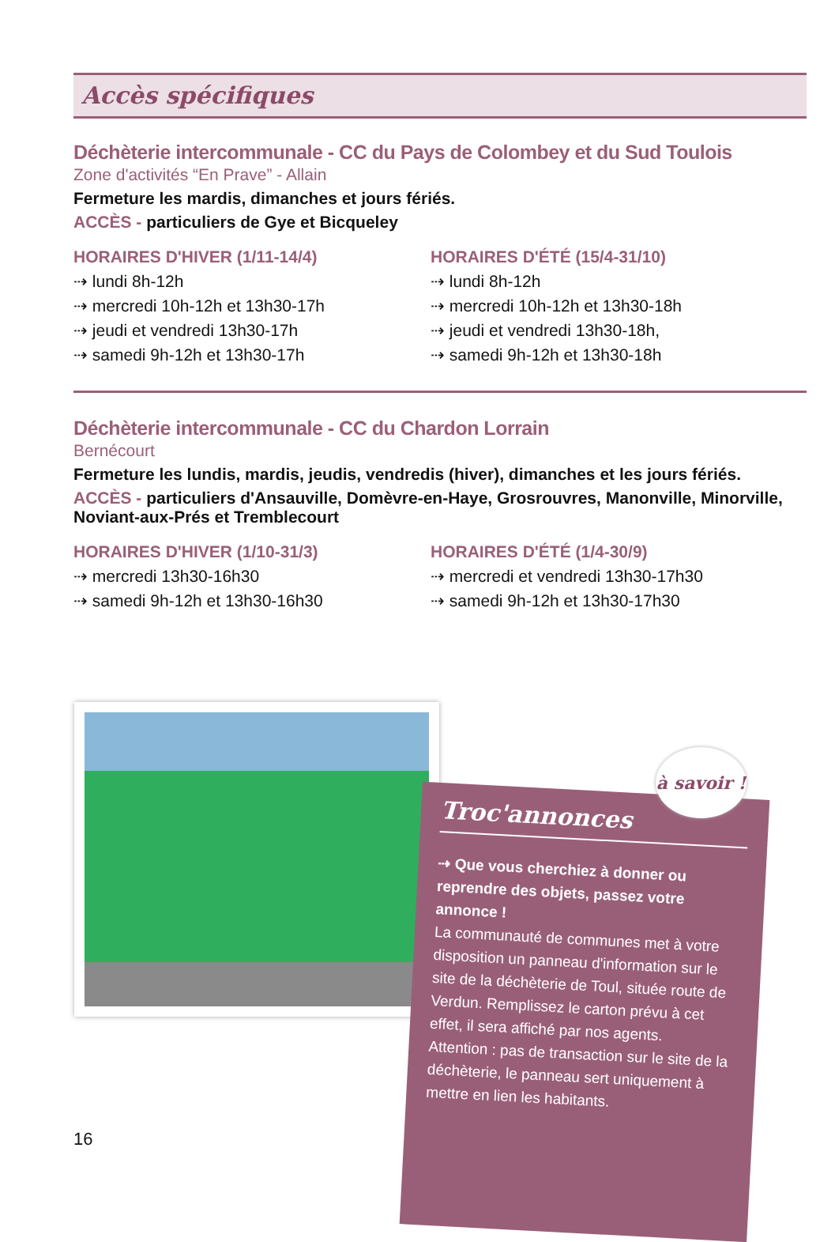Accès spécifiques
Déchèterie intercommunale - CC du Pays de Colombey et du Sud Toulois
Zone d'activités “En Prave” - Allain
Fermeture les mardis, dimanches et jours fériés.
ACCÈS - particuliers de Gye et Bicqueley
HORAIRES D'HIVER (1/11-14/4)
⇢ lundi 8h-12h
⇢ mercredi 10h-12h et 13h30-17h
⇢ jeudi et vendredi 13h30-17h
⇢ samedi 9h-12h et 13h30-17h
HORAIRES D'ÉTÉ (15/4-31/10)
⇢ lundi 8h-12h
⇢ mercredi 10h-12h et 13h30-18h
⇢ jeudi et vendredi 13h30-18h,
⇢ samedi 9h-12h et 13h30-18h
Déchèterie intercommunale - CC du Chardon Lorrain
Bernécourt
Fermeture les lundis, mardis, jeudis, vendredis (hiver), dimanches et les jours fériés.
ACCÈS - particuliers d'Ansauville, Domèvre-en-Haye, Grosrouvres, Manonville, Minorville, Noviant-aux-Prés et Tremblecourt
HORAIRES D'HIVER (1/10-31/3)
⇢ mercredi 13h30-16h30
⇢ samedi 9h-12h et 13h30-16h30
HORAIRES D'ÉTÉ (1/4-30/9)
⇢ mercredi et vendredi 13h30-17h30
⇢ samedi 9h-12h et 13h30-17h30
Troc'annonces
⇢ Que vous cherchiez à donner ou reprendre des objets, passez votre annonce !
La communauté de communes met à votre disposition un panneau d'information sur le site de la déchèterie de Toul, située route de Verdun. Remplissez le carton prévu à cet effet, il sera affiché par nos agents.
Attention : pas de transaction sur le site de la déchèterie, le panneau sert uniquement à mettre en lien les habitants.
à savoir !
16